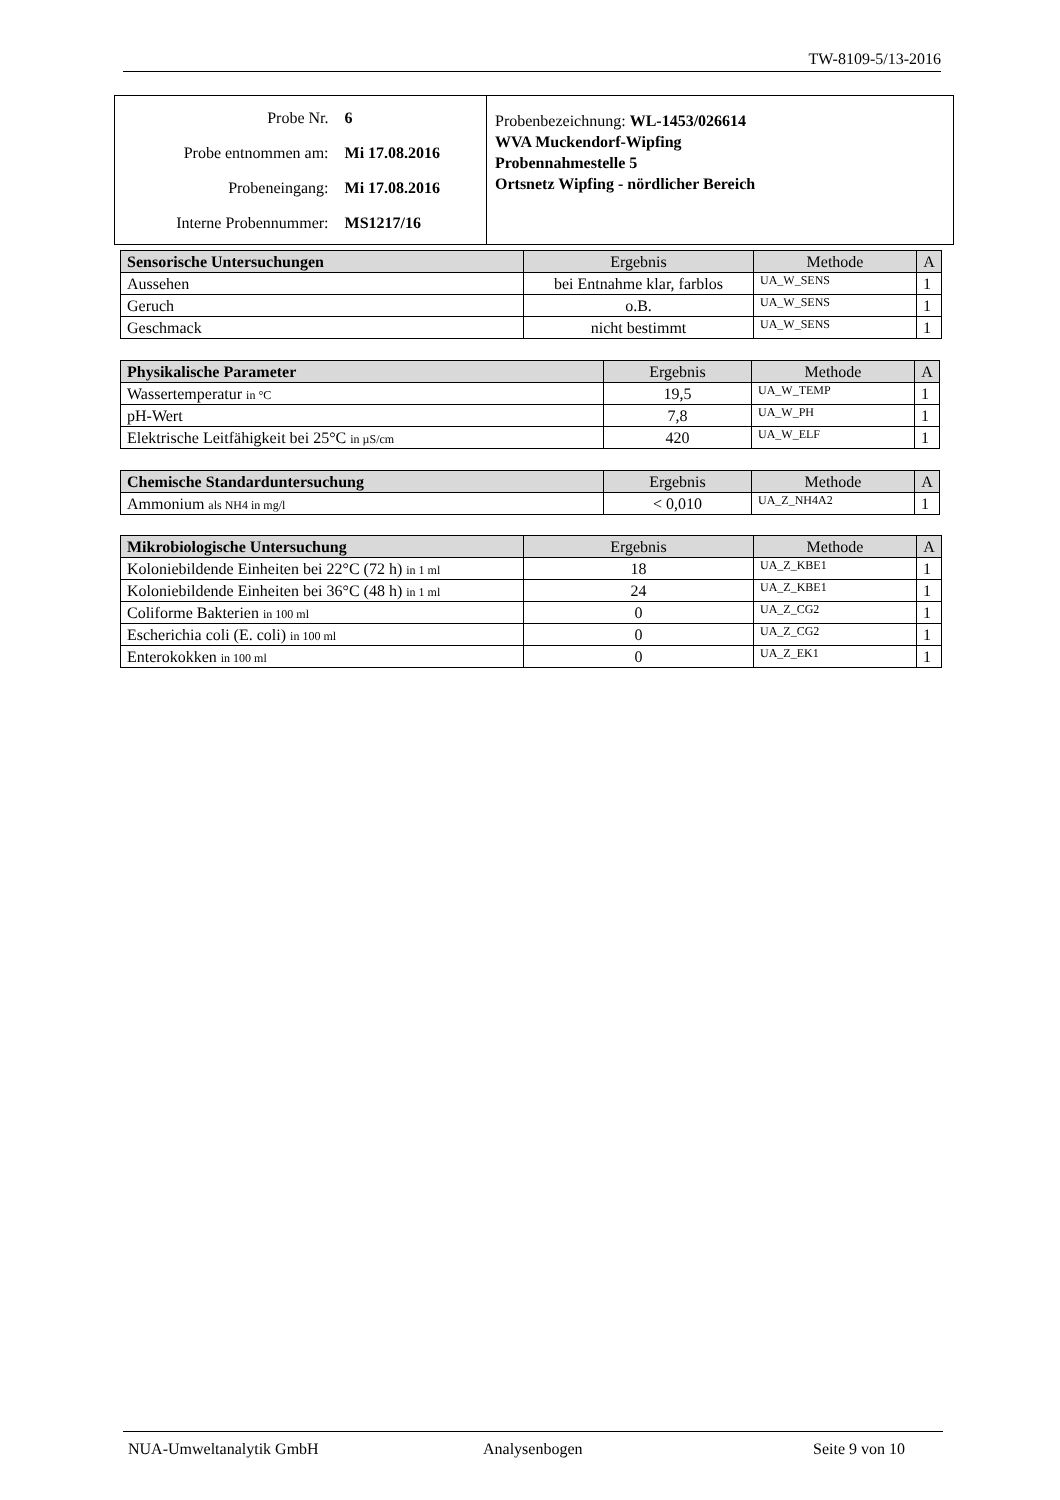TW-8109-5/13-2016
| / Probe Nr. / 6 / / Probe entnommen am: / Mi 17.08.2016 / / Probeneingang: / Mi 17.08.2016 / / Interne Probennummer: / MS1217/16 / | Probenbezeichnung: WL-1453/026614 WVA Muckendorf-Wipfing Probennahmestelle 5 Ortsnetz Wipfing - nördlicher Bereich |
| Sensorische Untersuchungen | Ergebnis | Methode | A |
| --- | --- | --- | --- |
| Aussehen | bei Entnahme klar, farblos | UA_W_SENS | 1 |
| Geruch | o.B. | UA_W_SENS | 1 |
| Geschmack | nicht bestimmt | UA_W_SENS | 1 |
| Physikalische Parameter | Ergebnis | Methode | A |
| --- | --- | --- | --- |
| Wassertemperatur in °C | 19,5 | UA_W_TEMP | 1 |
| pH-Wert | 7,8 | UA_W_PH | 1 |
| Elektrische Leitfähigkeit bei 25°C in µS/cm | 420 | UA_W_ELF | 1 |
| Chemische Standarduntersuchung | Ergebnis | Methode | A |
| --- | --- | --- | --- |
| Ammonium als NH4 in mg/l | < 0,010 | UA_Z_NH4A2 | 1 |
| Mikrobiologische Untersuchung | Ergebnis | Methode | A |
| --- | --- | --- | --- |
| Koloniebildende Einheiten bei 22°C (72 h) in 1 ml | 18 | UA_Z_KBE1 | 1 |
| Koloniebildende Einheiten bei 36°C (48 h) in 1 ml | 24 | UA_Z_KBE1 | 1 |
| Coliforme Bakterien in 100 ml | 0 | UA_Z_CG2 | 1 |
| Escherichia coli (E. coli) in 100 ml | 0 | UA_Z_CG2 | 1 |
| Enterokokken in 100 ml | 0 | UA_Z_EK1 | 1 |
NUA-Umweltanalytik GmbH Analysenbogen Seite 9 von 10